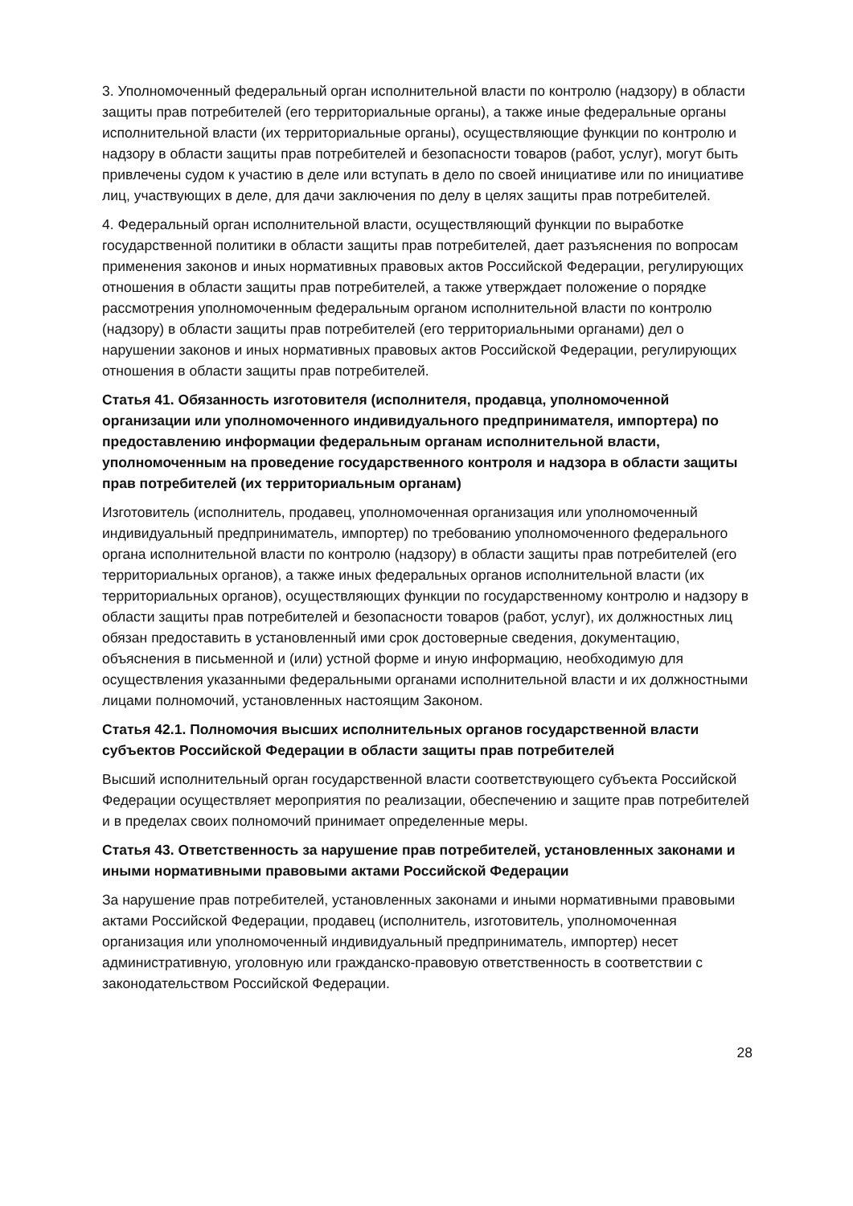3. Уполномоченный федеральный орган исполнительной власти по контролю (надзору) в области защиты прав потребителей (его территориальные органы), а также иные федеральные органы исполнительной власти (их территориальные органы), осуществляющие функции по контролю и надзору в области защиты прав потребителей и безопасности товаров (работ, услуг), могут быть привлечены судом к участию в деле или вступать в дело по своей инициативе или по инициативе лиц, участвующих в деле, для дачи заключения по делу в целях защиты прав потребителей.
4. Федеральный орган исполнительной власти, осуществляющий функции по выработке государственной политики в области защиты прав потребителей, дает разъяснения по вопросам применения законов и иных нормативных правовых актов Российской Федерации, регулирующих отношения в области защиты прав потребителей, а также утверждает положение о порядке рассмотрения уполномоченным федеральным органом исполнительной власти по контролю (надзору) в области защиты прав потребителей (его территориальными органами) дел о нарушении законов и иных нормативных правовых актов Российской Федерации, регулирующих отношения в области защиты прав потребителей.
Статья 41. Обязанность изготовителя (исполнителя, продавца, уполномоченной организации или уполномоченного индивидуального предпринимателя, импортера) по предоставлению информации федеральным органам исполнительной власти, уполномоченным на проведение государственного контроля и надзора в области защиты прав потребителей (их территориальным органам)
Изготовитель (исполнитель, продавец, уполномоченная организация или уполномоченный индивидуальный предприниматель, импортер) по требованию уполномоченного федерального органа исполнительной власти по контролю (надзору) в области защиты прав потребителей (его территориальных органов), а также иных федеральных органов исполнительной власти (их территориальных органов), осуществляющих функции по государственному контролю и надзору в области защиты прав потребителей и безопасности товаров (работ, услуг), их должностных лиц обязан предоставить в установленный ими срок достоверные сведения, документацию, объяснения в письменной и (или) устной форме и иную информацию, необходимую для осуществления указанными федеральными органами исполнительной власти и их должностными лицами полномочий, установленных настоящим Законом.
Статья 42.1. Полномочия высших исполнительных органов государственной власти субъектов Российской Федерации в области защиты прав потребителей
Высший исполнительный орган государственной власти соответствующего субъекта Российской Федерации осуществляет мероприятия по реализации, обеспечению и защите прав потребителей и в пределах своих полномочий принимает определенные меры.
Статья 43. Ответственность за нарушение прав потребителей, установленных законами и иными нормативными правовыми актами Российской Федерации
За нарушение прав потребителей, установленных законами и иными нормативными правовыми актами Российской Федерации, продавец (исполнитель, изготовитель, уполномоченная организация или уполномоченный индивидуальный предприниматель, импортер) несет административную, уголовную или гражданско-правовую ответственность в соответствии с законодательством Российской Федерации.
28